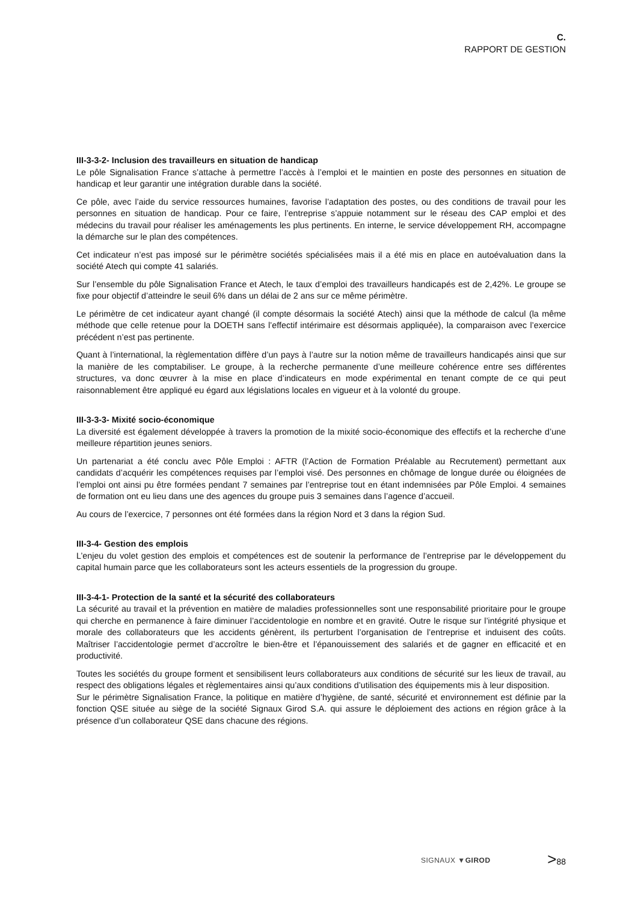C.
RAPPORT DE GESTION
III-3-3-2- Inclusion des travailleurs en situation de handicap
Le pôle Signalisation France s’attache à permettre l’accès à l’emploi et le maintien en poste des personnes en situation de handicap et leur garantir une intégration durable dans la société.
Ce pôle, avec l’aide du service ressources humaines, favorise l’adaptation des postes, ou des conditions de travail pour les personnes en situation de handicap. Pour ce faire, l’entreprise s’appuie notamment sur le réseau des CAP emploi et des médecins du travail pour réaliser les aménagements les plus pertinents. En interne, le service développement RH, accompagne la démarche sur le plan des compétences.
Cet indicateur n’est pas imposé sur le périmètre sociétés spécialisées mais il a été mis en place en autoévaluation dans la société Atech qui compte 41 salariés.
Sur l’ensemble du pôle Signalisation France et Atech, le taux d’emploi des travailleurs handicapés est de 2,42%. Le groupe se fixe pour objectif d’atteindre le seuil 6% dans un délai de 2 ans sur ce même périmètre.
Le périmètre de cet indicateur ayant changé (il compte désormais la société Atech) ainsi que la méthode de calcul (la même méthode que celle retenue pour la DOETH sans l’effectif intérimaire est désormais appliquée), la comparaison avec l’exercice précédent n’est pas pertinente.
Quant à l’international, la règlementation diffère d’un pays à l’autre sur la notion même de travailleurs handicapés ainsi que sur la manière de les comptabiliser. Le groupe, à la recherche permanente d’une meilleure cohérence entre ses différentes structures, va donc œuvrer à la mise en place d’indicateurs en mode expérimental en tenant compte de ce qui peut raisonnablement être appliqué eu égard aux législations locales en vigueur et à la volonté du groupe.
III-3-3-3- Mixité socio-économique
La diversité est également développée à travers la promotion de la mixité socio-économique des effectifs et la recherche d’une meilleure répartition jeunes seniors.
Un partenariat a été conclu avec Pôle Emploi : AFTR (l’Action de Formation Préalable au Recrutement) permettant aux candidats d’acquérir les compétences requises par l’emploi visé. Des personnes en chômage de longue durée ou éloignées de l’emploi ont ainsi pu être formées pendant 7 semaines par l’entreprise tout en étant indemnisées par Pôle Emploi. 4 semaines de formation ont eu lieu dans une des agences du groupe puis 3 semaines dans l’agence d’accueil.
Au cours de l’exercice, 7 personnes ont été formées dans la région Nord et 3 dans la région Sud.
III-3-4- Gestion des emplois
L’enjeu du volet gestion des emplois et compétences est de soutenir la performance de l’entreprise par le développement du capital humain parce que les collaborateurs sont les acteurs essentiels de la progression du groupe.
III-3-4-1- Protection de la santé et la sécurité des collaborateurs
La sécurité au travail et la prévention en matière de maladies professionnelles sont une responsabilité prioritaire pour le groupe qui cherche en permanence à faire diminuer l’accidentologie en nombre et en gravité. Outre le risque sur l’intégrité physique et morale des collaborateurs que les accidents génèrent, ils perturbent l’organisation de l’entreprise et induisent des coûts. Maîtriser l’accidentologie permet d’accroître le bien-être et l’épanouissement des salariés et de gagner en efficacité et en productivité.
Toutes les sociétés du groupe forment et sensibilisent leurs collaborateurs aux conditions de sécurité sur les lieux de travail, au respect des obligations légales et règlementaires ainsi qu’aux conditions d’utilisation des équipements mis à leur disposition.
Sur le périmètre Signalisation France, la politique en matière d’hygiène, de santé, sécurité et environnement est définie par la fonction QSE située au siège de la société Signaux Girod S.A. qui assure le déploiement des actions en région grâce à la présence d’un collaborateur QSE dans chacune des régions.
SIGNAUX ▼GIROD
>88